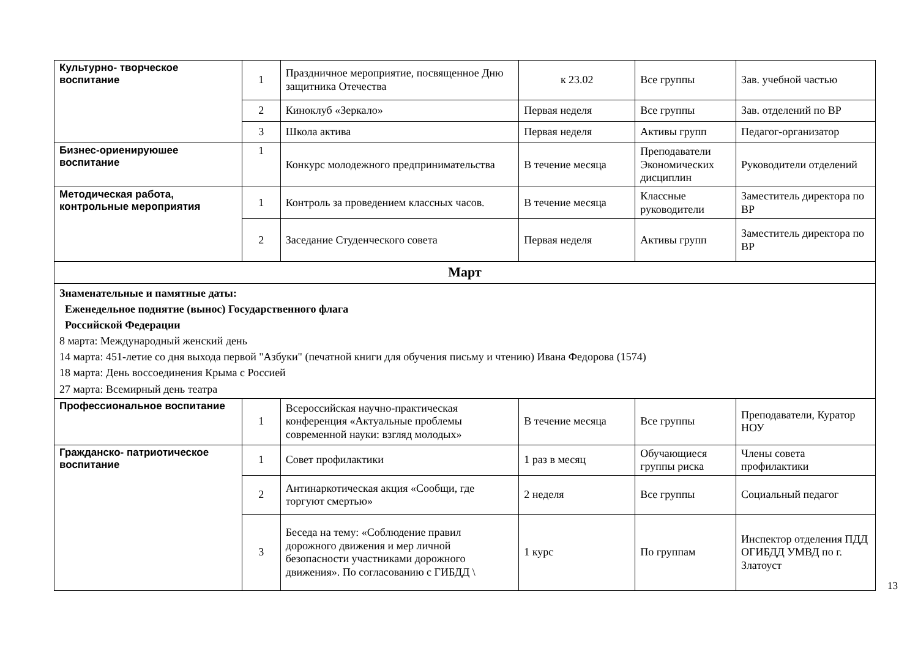| Культурно- творческое воспитание | 1 | Праздничное мероприятие, посвященное Дню защитника Отечества | к 23.02 | Все группы | Зав. учебной частью |
| | 2 | Киноклуб «Зеркало» | Первая неделя | Все группы | Зав. отделений по ВР |
| | 3 | Школа актива | Первая неделя | Активы групп | Педагог-организатор |
| Бизнес-ориенируюшее воспитание | 1 | Конкурс молодежного предпринимательства | В течение месяца | Преподаватели Экономических дисциплин | Руководители отделений |
| Методическая работа, контрольные мероприятия | 1 | Контроль за проведением классных часов. | В течение месяца | Классные руководители | Заместитель директора по ВР |
| | 2 | Заседание Студенческого совета | Первая неделя | Активы групп | Заместитель директора по ВР |
| Март | | | | | |
| Знаменательные и памятные даты: Еженедельное поднятие (вынос) Государственного флага Российской Федерации 8 марта: Международный женский день 14 марта: 451-летие со дня выхода первой "Азбуки" (печатной книги для обучения письму и чтению) Ивана Федорова (1574) 18 марта: День воссоединения Крыма с Россией 27 марта: Всемирный день театра | | | | | |
| Профессиональное воспитание | 1 | Всероссийская научно-практическая конференция «Актуальные проблемы современной науки: взгляд молодых» | В течение месяца | Все группы | Преподаватели, Куратор НОУ |
| Гражданско- патриотическое воспитание | 1 | Совет профилактики | 1 раз в месяц | Обучающиеся группы риска | Члены совета профилактики |
| | 2 | Антинаркотическая акция «Сообщи, где торгуют смертью» | 2 неделя | Все группы | Социальный педагог |
| | 3 | Беседа на тему: «Соблюдение правил дорожного движения и мер личной безопасности участниками дорожного движения». По согласованию с ГИБДД \ | 1 курс | По группам | Инспектор отделения ПДД ОГИБДД УМВД по г. Златоуст |
13